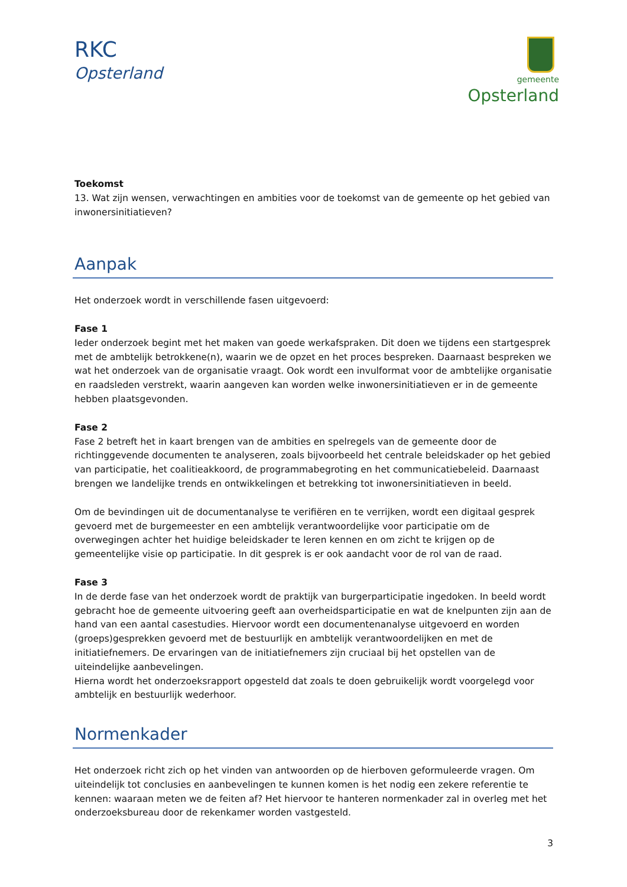RKC
Opsterland
gemeente
Opsterland
Toekomst
13. Wat zijn wensen, verwachtingen en ambities voor de toekomst van de gemeente op het gebied van inwonersinitiatieven?
Aanpak
Het onderzoek wordt in verschillende fasen uitgevoerd:
Fase 1
Ieder onderzoek begint met het maken van goede werkafspraken. Dit doen we tijdens een startgesprek met de ambtelijk betrokkene(n), waarin we de opzet en het proces bespreken. Daarnaast bespreken we wat het onderzoek van de organisatie vraagt. Ook wordt een invulformat voor de ambtelijke organisatie en raadsleden verstrekt, waarin aangeven kan worden welke inwonersinitiatieven er in de gemeente hebben plaatsgevonden.
Fase 2
Fase 2 betreft het in kaart brengen van de ambities en spelregels van de gemeente door de richtinggevende documenten te analyseren, zoals bijvoorbeeld het centrale beleidskader op het gebied van participatie, het coalitieakkoord, de programmabegroting en het communicatiebeleid. Daarnaast brengen we landelijke trends en ontwikkelingen et betrekking tot inwonersinitiatieven in beeld.
Om de bevindingen uit de documentanalyse te verifiëren en te verrijken, wordt een digitaal gesprek gevoerd met de burgemeester en een ambtelijk verantwoordelijke voor participatie om de overwegingen achter het huidige beleidskader te leren kennen en om zicht te krijgen op de gemeentelijke visie op participatie. In dit gesprek is er ook aandacht voor de rol van de raad.
Fase 3
In de derde fase van het onderzoek wordt de praktijk van burgerparticipatie ingedoken. In beeld wordt gebracht hoe de gemeente uitvoering geeft aan overheidsparticipatie en wat de knelpunten zijn aan de hand van een aantal casestudies. Hiervoor wordt een documentenanalyse uitgevoerd en worden (groeps)gesprekken gevoerd met de bestuurlijk en ambtelijk verantwoordelijken en met de initiatiefnemers. De ervaringen van de initiatiefnemers zijn cruciaal bij het opstellen van de uiteindelijke aanbevelingen.
Hierna wordt het onderzoeksrapport opgesteld dat zoals te doen gebruikelijk wordt voorgelegd voor ambtelijk en bestuurlijk wederhoor.
Normenkader
Het onderzoek richt zich op het vinden van antwoorden op de hierboven geformuleerde vragen. Om uiteindelijk tot conclusies en aanbevelingen te kunnen komen is het nodig een zekere referentie te kennen: waaraan meten we de feiten af? Het hiervoor te hanteren normenkader zal in overleg met het onderzoeksbureau door de rekenkamer worden vastgesteld.
3